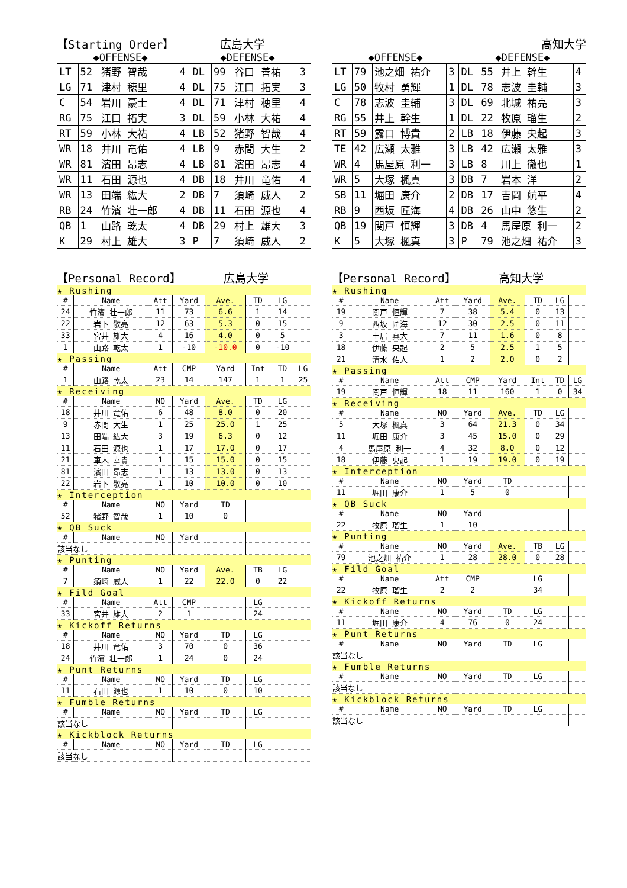【Starting Order】 広島大学
◆OFFENSE◆ ◆DEFENSE◆
| LT | 52 | 猪野 智哉 | 4 | DL | 99 | 谷口 善祐 | 3 |
| LG | 71 | 津村 穂里 | 4 | DL | 75 | 江口 拓実 | 3 |
| C | 54 | 岩川 豪士 | 4 | DL | 71 | 津村 穂里 | 4 |
| RG | 75 | 江口 拓実 | 3 | DL | 59 | 小林 大祐 | 4 |
| RT | 59 | 小林 大祐 | 4 | LB | 52 | 猪野 智哉 | 4 |
| WR | 18 | 井川 竜佑 | 4 | LB | 9 | 赤間 大生 | 2 |
| WR | 81 | 濱田 昂志 | 4 | LB | 81 | 濱田 昂志 | 4 |
| WR | 11 | 石田 源也 | 4 | DB | 18 | 井川 竜佑 | 4 |
| WR | 13 | 田端 紘大 | 2 | DB | 7 | 須崎 威人 | 2 |
| RB | 24 | 竹濱 壮一郎 | 4 | DB | 11 | 石田 源也 | 4 |
| QB | 1 | 山路 乾太 | 4 | DB | 29 | 村上 雄大 | 3 |
| K | 29 | 村上 雄大 | 3 | P | 7 | 須崎 威人 | 2 |
【Personal Record】 広島大学
| ★ Rushing | | | | | | | |
| # | Name | Att | Yard | Ave. | TD | LG | |
| 24 | 竹濱 壮一郎 | 11 | 73 | 6.6 | 1 | 14 | |
| 22 | 岩下 敬亮 | 12 | 63 | 5.3 | 0 | 15 | |
| 33 | 宮井 雄大 | 4 | 16 | 4.0 | 0 | 5 | |
| 1 | 山路 乾太 | 1 | -10 | -10.0 | 0 | -10 | |
| ★ Passing | | | | | | | |
| # | Name | Att | CMP | Yard | Int | TD | LG |
| 1 | 山路 乾太 | 23 | 14 | 147 | 1 | 1 | 25 |
| ★ Receiving | | | | | | | |
| # | Name | NO | Yard | Ave. | TD | LG | |
| 18 | 井川 竜佑 | 6 | 48 | 8.0 | 0 | 20 | |
| 9 | 赤間 大生 | 1 | 25 | 25.0 | 1 | 25 | |
| 13 | 田端 紘大 | 3 | 19 | 6.3 | 0 | 12 | |
| 11 | 石田 源也 | 1 | 17 | 17.0 | 0 | 17 | |
| 21 | 車木 幸貴 | 1 | 15 | 15.0 | 0 | 15 | |
| 81 | 濱田 昂志 | 1 | 13 | 13.0 | 0 | 13 | |
| 22 | 岩下 敬亮 | 1 | 10 | 10.0 | 0 | 10 | |
| ★ Interception | | | | | | | |
| # | Name | NO | Yard | TD | | | |
| 52 | 猪野 智哉 | 1 | 10 | 0 | | | |
| ★ QB Suck | | | | | | | |
| # | Name | NO | Yard | | | | |
| 該当なし | | | | | | | |
| ★ Punting | | | | | | | |
| # | Name | NO | Yard | Ave. | TB | LG | |
| 7 | 須崎 威人 | 1 | 22 | 22.0 | 0 | 22 | |
| ★ Fild Goal | | | | | | | |
| # | Name | Att | CMP | | LG | | |
| 33 | 宮井 雄大 | 2 | 1 | | 24 | | |
| ★ Kickoff Returns | | | | | | | |
| # | Name | NO | Yard | TD | LG | | |
| 18 | 井川 竜佑 | 3 | 70 | 0 | 36 | | |
| 24 | 竹濱 壮一郎 | 1 | 24 | 0 | 24 | | |
| ★ Punt Returns | | | | | | | |
| # | Name | NO | Yard | TD | LG | | |
| 11 | 石田 源也 | 1 | 10 | 0 | 10 | | |
| ★ Fumble Returns | | | | | | | |
| # | Name | NO | Yard | TD | LG | | |
| 該当なし | | | | | | | |
| ★ Kickblock Returns | | | | | | | |
| # | Name | NO | Yard | TD | LG | | |
| 該当なし | | | | | | | |
高知大学
◆OFFENSE◆ ◆DEFENSE◆
| LT | 79 | 池之畑 祐介 | 3 | DL | 55 | 井上 幹生 | 4 |
| LG | 50 | 牧村 勇輝 | 1 | DL | 78 | 志波 圭輔 | 3 |
| C | 78 | 志波 圭輔 | 3 | DL | 69 | 北城 祐亮 | 3 |
| RG | 55 | 井上 幹生 | 1 | DL | 22 | 牧原 瑠生 | 2 |
| RT | 59 | 露口 博貴 | 2 | LB | 18 | 伊藤 央起 | 3 |
| TE | 42 | 広瀬 太雅 | 3 | LB | 42 | 広瀬 太雅 | 3 |
| WR | 4 | 馬屋原 利一 | 3 | LB | 8 | 川上 徹也 | 1 |
| WR | 5 | 大塚 楓真 | 3 | DB | 7 | 岩本 洋 | 2 |
| SB | 11 | 堀田 康介 | 2 | DB | 17 | 吉岡 航平 | 4 |
| RB | 9 | 西坂 匠海 | 4 | DB | 26 | 山中 悠生 | 2 |
| QB | 19 | 関戸 恒輝 | 3 | DB | 4 | 馬屋原 利一 | 2 |
| K | 5 | 大塚 楓真 | 3 | P | 79 | 池之畑 祐介 | 3 |
【Personal Record】 高知大学
| ★ Rushing | | | | | | | |
| # | Name | Att | Yard | Ave. | TD | LG | |
| 19 | 関戸 恒輝 | 7 | 38 | 5.4 | 0 | 13 | |
| 9 | 西坂 匠海 | 12 | 30 | 2.5 | 0 | 11 | |
| 3 | 土居 真大 | 7 | 11 | 1.6 | 0 | 8 | |
| 18 | 伊藤 央起 | 2 | 5 | 2.5 | 1 | 5 | |
| 21 | 清水 佑人 | 1 | 2 | 2.0 | 0 | 2 | |
| ★ Passing | | | | | | | |
| # | Name | Att | CMP | Yard | Int | TD | LG |
| 19 | 関戸 恒輝 | 18 | 11 | 160 | 1 | 0 | 34 |
| ★ Receiving | | | | | | | |
| # | Name | NO | Yard | Ave. | TD | LG | |
| 5 | 大塚 楓真 | 3 | 64 | 21.3 | 0 | 34 | |
| 11 | 堀田 康介 | 3 | 45 | 15.0 | 0 | 29 | |
| 4 | 馬屋原 利一 | 4 | 32 | 8.0 | 0 | 12 | |
| 18 | 伊藤 央起 | 1 | 19 | 19.0 | 0 | 19 | |
| ★ Interception | | | | | | | |
| # | Name | NO | Yard | TD | | | |
| 11 | 堀田 康介 | 1 | 5 | 0 | | | |
| ★ QB Suck | | | | | | | |
| # | Name | NO | Yard | | | | |
| 22 | 牧原 瑠生 | 1 | 10 | | | | |
| ★ Punting | | | | | | | |
| # | Name | NO | Yard | Ave. | TB | LG | |
| 79 | 池之畑 祐介 | 1 | 28 | 28.0 | 0 | 28 | |
| ★ Fild Goal | | | | | | | |
| # | Name | Att | CMP | | LG | | |
| 22 | 牧原 瑠生 | 2 | 2 | | 34 | | |
| ★ Kickoff Returns | | | | | | | |
| # | Name | NO | Yard | TD | LG | | |
| 11 | 堀田 康介 | 4 | 76 | 0 | 24 | | |
| ★ Punt Returns | | | | | | | |
| # | Name | NO | Yard | TD | LG | | |
| 該当なし | | | | | | | |
| ★ Fumble Returns | | | | | | | |
| # | Name | NO | Yard | TD | LG | | |
| 該当なし | | | | | | | |
| ★ Kickblock Returns | | | | | | | |
| # | Name | NO | Yard | TD | LG | | |
| 該当なし | | | | | | | |